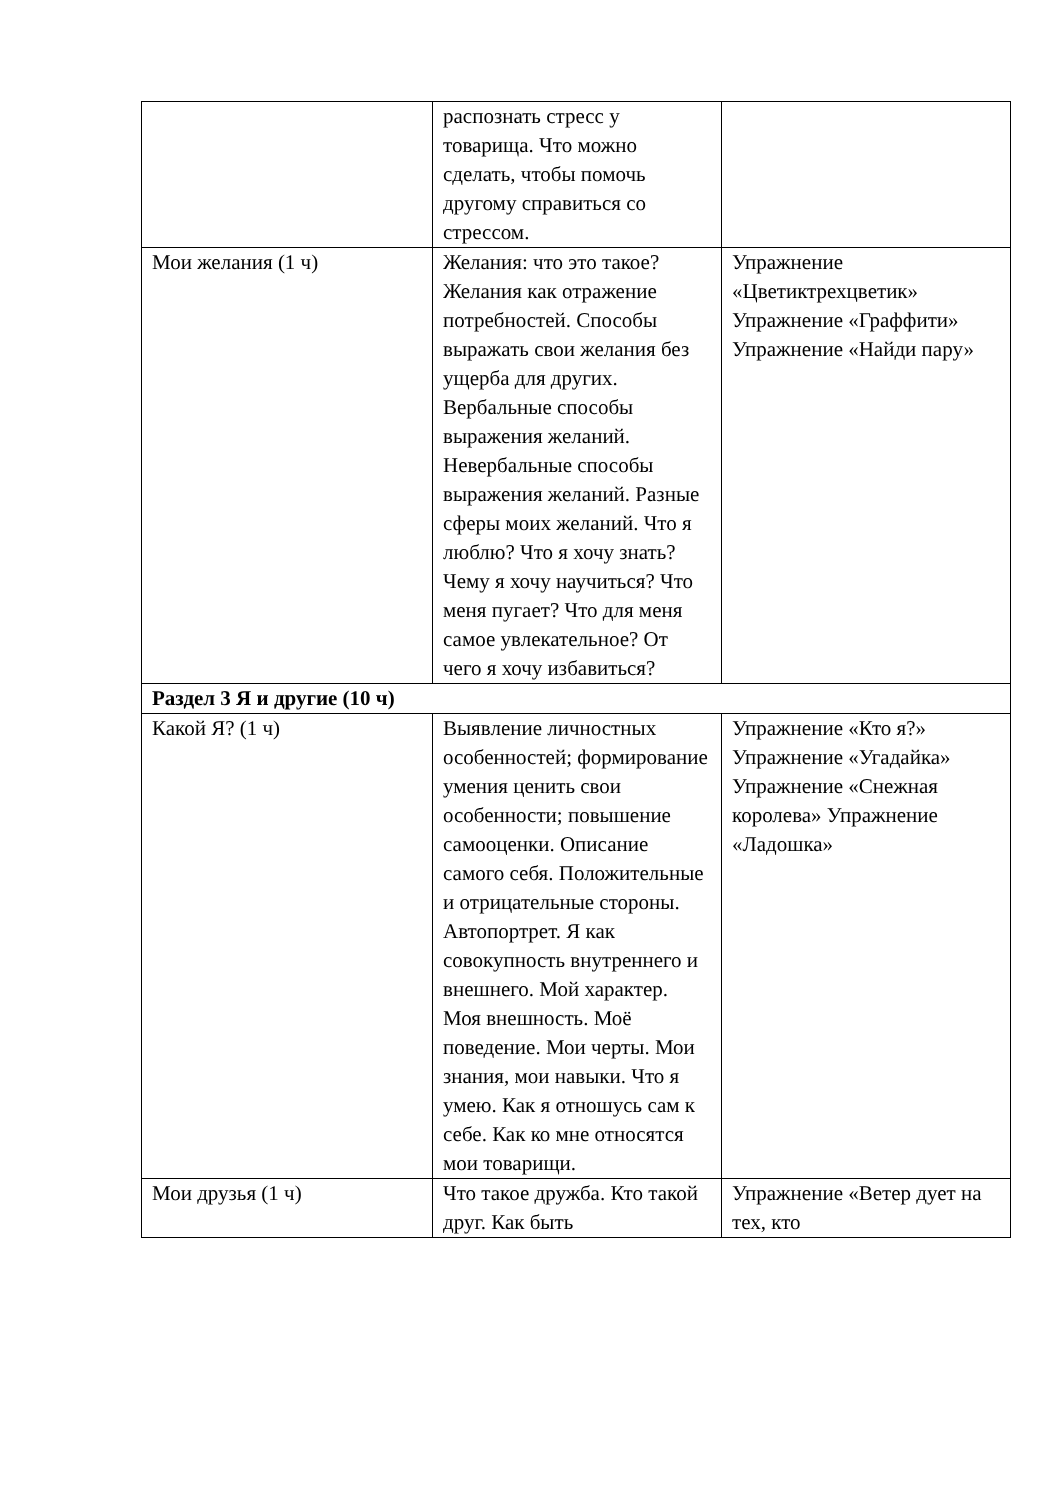| | распознать стресс у товарища. Что можно сделать, чтобы помочь другому справиться со стрессом. | |
| Мои желания (1 ч) | Желания: что это такое? Желания как отражение потребностей. Способы выражать свои желания без ущерба для других. Вербальные способы выражения желаний. Невербальные способы выражения желаний. Разные сферы моих желаний. Что я люблю? Что я хочу знать? Чему я хочу научиться? Что меня пугает? Что для меня самое увлекательное? От чего я хочу избавиться? | Упражнение «Цветиктрехцветик» Упражнение «Граффити» Упражнение «Найди пару» |
| Раздел 3 Я и другие (10 ч) | | |
| Какой Я? (1 ч) | Выявление личностных особенностей; формирование умения ценить свои особенности; повышение самооценки. Описание самого себя. Положительные и отрицательные стороны. Автопортрет. Я как совокупность внутреннего и внешнего. Мой характер. Моя внешность. Моё поведение. Мои черты. Мои знания, мои навыки. Что я умею. Как я отношусь сам к себе. Как ко мне относятся мои товарищи. | Упражнение «Кто я?» Упражнение «Угадайка» Упражнение «Снежная королева» Упражнение «Ладошка» |
| Мои друзья (1 ч) | Что такое дружба. Кто такой друг. Как быть | Упражнение «Ветер дует на тех, кто |